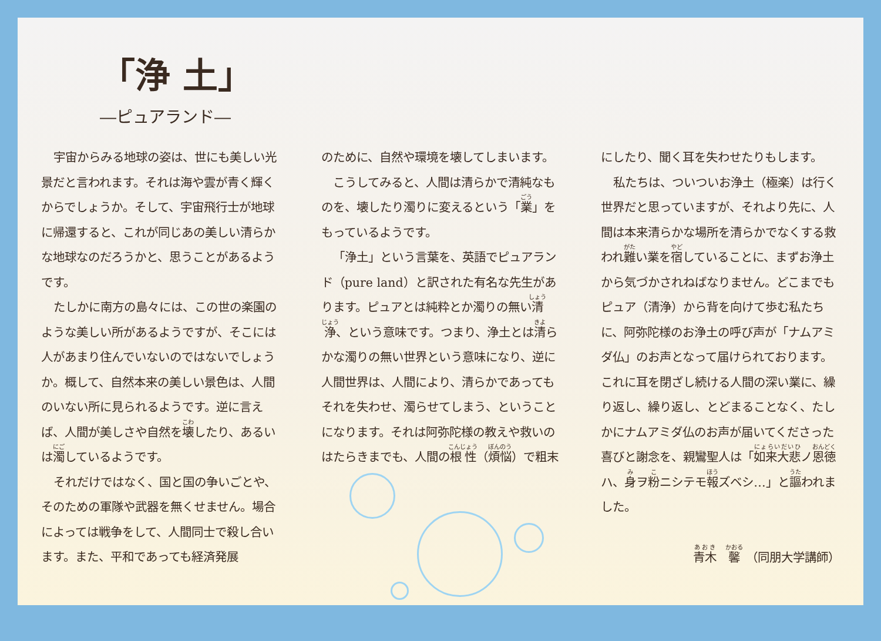「浄 土」
―ピュアランド―
宇宙からみる地球の姿は、世にも美しい光景だと言われます。それは海や雲が青く輝くからでしょうか。そして、宇宙飛行士が地球に帰還すると、これが同じあの美しい清らかな地球なのだろうかと、思うことがあるようです。
たしかに南方の島々には、この世の楽園のような美しい所があるようですが、そこには人があまり住んでいないのではないでしょうか。概して、自然本来の美しい景色は、人間のいない所に見られるようです。逆に言えば、人間が美しさや自然を壊したり、あるいは濁しているようです。
それだけではなく、国と国の争いごとや、そのための軍隊や武器を無くせません。場合によっては戦争をして、人間同士で殺し合います。また、平和であっても経済発展
のために、自然や環境を壊してしまいます。
こうしてみると、人間は清らかで清純なものを、壊したり濁りに変えるという「業」をもっているようです。
「浄土」という言葉を、英語でピュアランド（pure land）と訳された有名な先生があります。ピュアとは純粋とか濁りの無い清浄、という意味です。つまり、浄土とは清らかな濁りの無い世界という意味になり、逆に人間世界は、人間により、清らかであってもそれを失わせ、濁らせてしまう、ということになります。それは阿弥陀様の教えや救いのはたらきまでも、人間の根性（煩悩）で粗末
にしたり、聞く耳を失わせたりもします。
私たちは、ついついお浄土（極楽）は行く世界だと思っていますが、それより先に、人間は本来清らかな場所を清らかでなくする救われ難い業を宿していることに、まずお浄土から気づかされねばなりません。どこまでもピュア（清浄）から背を向けて歩む私たちに、阿弥陀様のお浄土の呼び声が「ナムアミダ仏」のお声となって届けられております。これに耳を閉ざし続ける人間の深い業に、繰り返し、繰り返し、とどまることなく、たしかにナムアミダ仏のお声が届いてくださった喜びと謝念を、親鸞聖人は「如来大悲ノ恩徳ハ、身ヲ粉ニシテモ報ズベシ…」と謳われました。
青木　馨　（同朋大学講師）